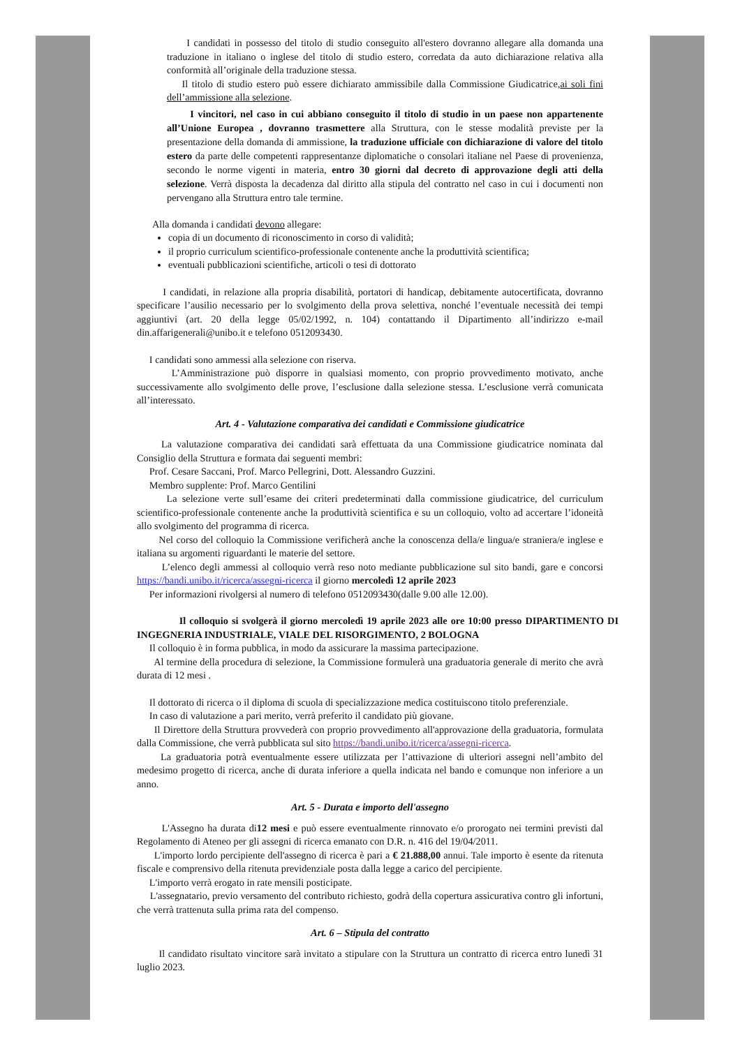I candidati in possesso del titolo di studio conseguito all'estero dovranno allegare alla domanda una traduzione in italiano o inglese del titolo di studio estero, corredata da auto dichiarazione relativa alla conformità all’originale della traduzione stessa.
Il titolo di studio estero può essere dichiarato ammissibile dalla Commissione Giudicatrice,ai soli fini dell’ammissione alla selezione.
I vincitori, nel caso in cui abbiano conseguito il titolo di studio in un paese non appartenente all’Unione Europea , dovranno trasmettere alla Struttura, con le stesse modalità previste per la presentazione della domanda di ammissione, la traduzione ufficiale con dichiarazione di valore del titolo estero da parte delle competenti rappresentanze diplomatiche o consolari italiane nel Paese di provenienza, secondo le norme vigenti in materia, entro 30 giorni dal decreto di approvazione degli atti della selezione. Verrà disposta la decadenza dal diritto alla stipula del contratto nel caso in cui i documenti non pervengano alla Struttura entro tale termine.
Alla domanda i candidati devono allegare:
copia di un documento di riconoscimento in corso di validità;
il proprio curriculum scientifico-professionale contenente anche la produttività scientifica;
eventuali pubblicazioni scientifiche, articoli o tesi di dottorato
I candidati, in relazione alla propria disabilità, portatori di handicap, debitamente autocertificata, dovranno specificare l’ausilio necessario per lo svolgimento della prova selettiva, nonché l’eventuale necessità dei tempi aggiuntivi (art. 20 della legge 05/02/1992, n. 104) contattando il Dipartimento all’indirizzo e-mail din.affarigenerali@unibo.it e telefono 0512093430.
I candidati sono ammessi alla selezione con riserva.
L’Amministrazione può disporre in qualsiasi momento, con proprio provvedimento motivato, anche successivamente allo svolgimento delle prove, l’esclusione dalla selezione stessa. L’esclusione verrà comunicata all’interessato.
Art. 4 - Valutazione comparativa dei candidati e Commissione giudicatrice
La valutazione comparativa dei candidati sarà effettuata da una Commissione giudicatrice nominata dal Consiglio della Struttura e formata dai seguenti membri:
Prof. Cesare Saccani, Prof. Marco Pellegrini, Dott. Alessandro Guzzini.
Membro supplente: Prof. Marco Gentilini
La selezione verte sull’esame dei criteri predeterminati dalla commissione giudicatrice, del curriculum scientifico-professionale contenente anche la produttività scientifica e su un colloquio, volto ad accertare l’idoneità allo svolgimento del programma di ricerca.
Nel corso del colloquio la Commissione verificherà anche la conoscenza della/e lingua/e straniera/e inglese e italiana su argomenti riguardanti le materie del settore.
L’elenco degli ammessi al colloquio verrà reso noto mediante pubblicazione sul sito bandi, gare e concorsi https://bandi.unibo.it/ricerca/assegni-ricerca il giorno mercoledì 12 aprile 2023
Per informazioni rivolgersi al numero di telefono 0512093430(dalle 9.00 alle 12.00).
Il colloquio si svolgerà il giorno mercoledì 19 aprile 2023 alle ore 10:00 presso DIPARTIMENTO DI INGEGNERIA INDUSTRIALE, VIALE DEL RISORGIMENTO, 2 BOLOGNA
Il colloquio è in forma pubblica, in modo da assicurare la massima partecipazione.
Al termine della procedura di selezione, la Commissione formulerà una graduatoria generale di merito che avrà durata di 12 mesi .
Il dottorato di ricerca o il diploma di scuola di specializzazione medica costituiscono titolo preferenziale.
In caso di valutazione a pari merito, verrà preferito il candidato più giovane.
Il Direttore della Struttura provvederà con proprio provvedimento all'approvazione della graduatoria, formulata dalla Commissione, che verrà pubblicata sul sito https://bandi.unibo.it/ricerca/assegni-ricerca.
La graduatoria potrà eventualmente essere utilizzata per l’attivazione di ulteriori assegni nell’ambito del medesimo progetto di ricerca, anche di durata inferiore a quella indicata nel bando e comunque non inferiore a un anno.
Art. 5 - Durata e importo dell'assegno
L'Assegno ha durata di12 mesi e può essere eventualmente rinnovato e/o prorogato nei termini previsti dal Regolamento di Ateneo per gli assegni di ricerca emanato con D.R. n. 416 del 19/04/2011.
L'importo lordo percipiente dell'assegno di ricerca è pari a € 21.888,00 annui. Tale importo è esente da ritenuta fiscale e comprensivo della ritenuta previdenziale posta dalla legge a carico del percipiente.
L'importo verrà erogato in rate mensili posticipate.
L'assegnatario, previo versamento del contributo richiesto, godrà della copertura assicurativa contro gli infortuni, che verrà trattenuta sulla prima rata del compenso.
Art. 6 – Stipula del contratto
Il candidato risultato vincitore sarà invitato a stipulare con la Struttura un contratto di ricerca entro lunedì 31 luglio 2023.